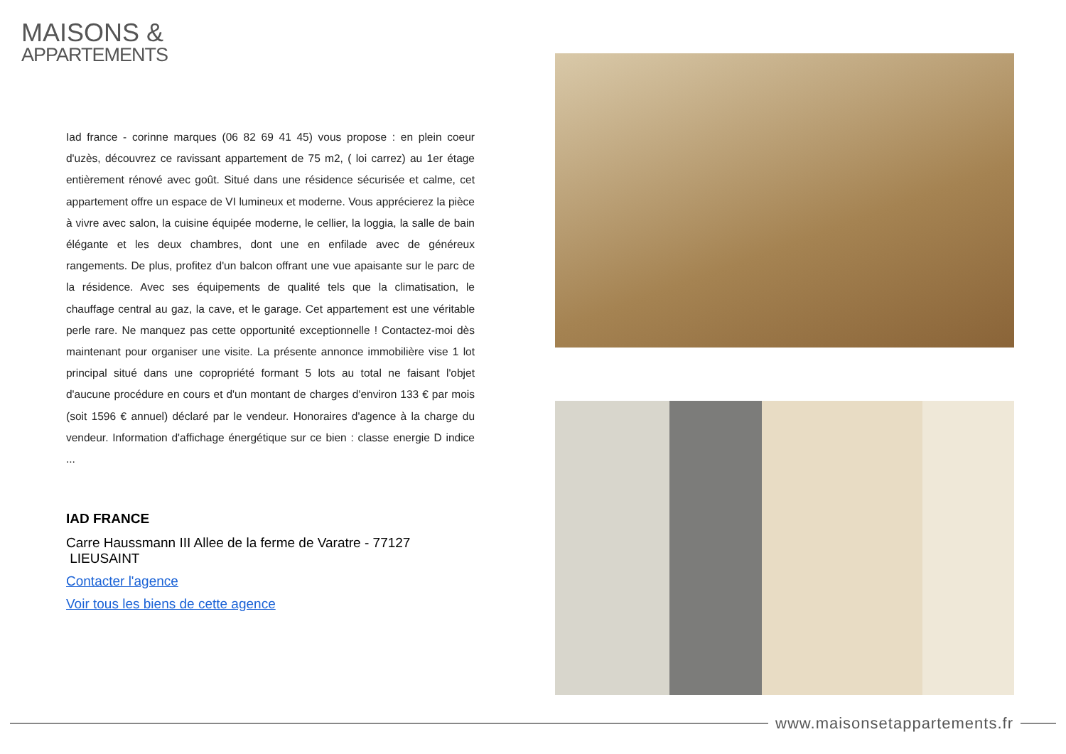MAISONS &
APPARTEMENTS
Iad france - corinne marques (06 82 69 41 45) vous propose : en plein coeur d'uzès, découvrez ce ravissant appartement de 75 m2, ( loi carrez) au 1er étage entièrement rénové avec goût. Situé dans une résidence sécurisée et calme, cet appartement offre un espace de VI lumineux et moderne. Vous apprécierez la pièce à vivre avec salon, la cuisine équipée moderne, le cellier, la loggia, la salle de bain élégante et les deux chambres, dont une en enfilade avec de généreux rangements. De plus, profitez d'un balcon offrant une vue apaisante sur le parc de la résidence. Avec ses équipements de qualité tels que la climatisation, le chauffage central au gaz, la cave, et le garage. Cet appartement est une véritable perle rare. Ne manquez pas cette opportunité exceptionnelle ! Contactez-moi dès maintenant pour organiser une visite. La présente annonce immobilière vise 1 lot principal situé dans une copropriété formant 5 lots au total ne faisant l'objet d'aucune procédure en cours et d'un montant de charges d'environ 133 € par mois (soit 1596 € annuel) déclaré par le vendeur. Honoraires d'agence à la charge du vendeur. Information d'affichage énergétique sur ce bien : classe energie D indice ...
IAD FRANCE
Carre Haussmann III Allee de la ferme de Varatre - 77127 LIEUSAINT
Contacter l'agence
Voir tous les biens de cette agence
www.maisonsetappartements.fr